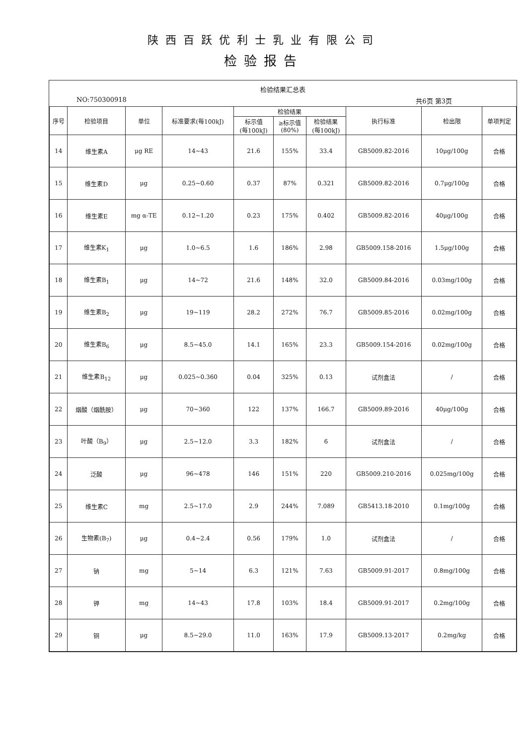陕西百跃优利士乳业有限公司
检验报告
检验结果汇总表
NO:750300918 共6页 第3页
| 序号 | 检验项目 | 单位 | 标准要求(每100kJ) | 检验结果 | | | 执行标准 | 检出限 | 单项判定 |
| --- | --- | --- | --- | --- | --- | --- | --- | --- | --- |
| | | | | 标示值 (每100kJ) | ≥标示值 (80%) | 检验结果 (每100kJ) | | | |
| 14 | 维生素A | μg RE | 14~43 | 21.6 | 155% | 33.4 | GB5009.82-2016 | 10μg/100g | 合格 |
| 15 | 维生素D | μg | 0.25~0.60 | 0.37 | 87% | 0.321 | GB5009.82-2016 | 0.7μg/100g | 合格 |
| 16 | 维生素E | mg α-TE | 0.12~1.20 | 0.23 | 175% | 0.402 | GB5009.82-2016 | 40μg/100g | 合格 |
| 17 | 维生素K<sub>1</sub> | μg | 1.0~6.5 | 1.6 | 186% | 2.98 | GB5009.158-2016 | 1.5μg/100g | 合格 |
| 18 | 维生素B<sub>1</sub> | μg | 14~72 | 21.6 | 148% | 32.0 | GB5009.84-2016 | 0.03mg/100g | 合格 |
| 19 | 维生素B<sub>2</sub> | μg | 19~119 | 28.2 | 272% | 76.7 | GB5009.85-2016 | 0.02mg/100g | 合格 |
| 20 | 维生素B<sub>6</sub> | μg | 8.5~45.0 | 14.1 | 165% | 23.3 | GB5009.154-2016 | 0.02mg/100g | 合格 |
| 21 | 维生素B<sub>12</sub> | μg | 0.025~0.360 | 0.04 | 325% | 0.13 | 试剂盒法 | / | 合格 |
| 22 | 烟酸（烟酰胺） | μg | 70~360 | 122 | 137% | 166.7 | GB5009.89-2016 | 40μg/100g | 合格 |
| 23 | 叶酸（B<sub>9</sub>） | μg | 2.5~12.0 | 3.3 | 182% | 6 | 试剂盒法 | / | 合格 |
| 24 | 泛酸 | μg | 96~478 | 146 | 151% | 220 | GB5009.210-2016 | 0.025mg/100g | 合格 |
| 25 | 维生素C | mg | 2.5~17.0 | 2.9 | 244% | 7.089 | GB5413.18-2010 | 0.1mg/100g | 合格 |
| 26 | 生物素(B<sub>7</sub>) | μg | 0.4~2.4 | 0.56 | 179% | 1.0 | 试剂盒法 | / | 合格 |
| 27 | 钠 | mg | 5~14 | 6.3 | 121% | 7.63 | GB5009.91-2017 | 0.8mg/100g | 合格 |
| 28 | 钾 | mg | 14~43 | 17.8 | 103% | 18.4 | GB5009.91-2017 | 0.2mg/100g | 合格 |
| 29 | 铜 | μg | 8.5~29.0 | 11.0 | 163% | 17.9 | GB5009.13-2017 | 0.2mg/kg | 合格 |